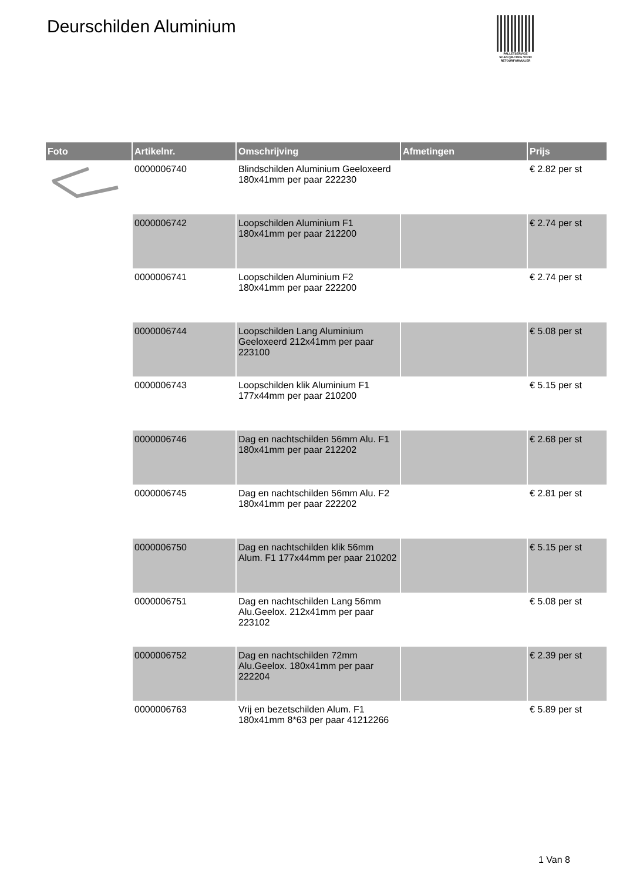Deurschilden Aluminium
PALLETSERVICE
SCAN QR-CODE VOOR
RETOURFORMULIER
| Foto | Artikelnr. | Omschrijving | Afmetingen | Prijs |
| --- | --- | --- | --- | --- |
| | 0000006740 | Blindschilden Aluminium Geeloxeerd 180x41mm per paar 222230 | | € 2.82 per st |
| | 0000006742 | Loopschilden Aluminium F1 180x41mm per paar 212200 | | € 2.74 per st |
| | 0000006741 | Loopschilden Aluminium F2 180x41mm per paar 222200 | | € 2.74 per st |
| | 0000006744 | Loopschilden Lang Aluminium Geeloxeerd 212x41mm per paar 223100 | | € 5.08 per st |
| | 0000006743 | Loopschilden klik Aluminium F1 177x44mm per paar 210200 | | € 5.15 per st |
| | 0000006746 | Dag en nachtschilden 56mm Alu. F1 180x41mm per paar 212202 | | € 2.68 per st |
| | 0000006745 | Dag en nachtschilden 56mm Alu. F2 180x41mm per paar 222202 | | € 2.81 per st |
| | 0000006750 | Dag en nachtschilden klik 56mm Alum. F1 177x44mm per paar 210202 | | € 5.15 per st |
| | 0000006751 | Dag en nachtschilden Lang 56mm Alu.Geelox. 212x41mm per paar 223102 | | € 5.08 per st |
| | 0000006752 | Dag en nachtschilden 72mm Alu.Geelox. 180x41mm per paar 222204 | | € 2.39 per st |
| | 0000006763 | Vrij en bezetschilden Alum. F1 180x41mm 8*63 per paar 41212266 | | € 5.89 per st |
1 Van 8